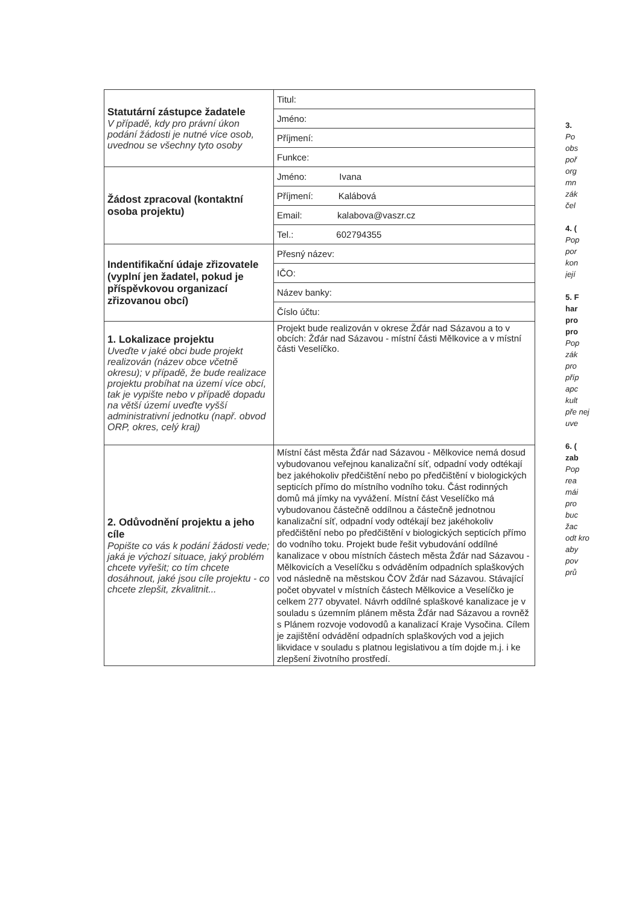| Statutární zástupce žadatele V případě, kdy pro právní úkon podání žádosti je nutné více osob, uvednou se všechny tyto osoby | Titul: |
| | Jméno: |
| | Příjmení: |
| | Funkce: |
| Žádost zpracoval (kontaktní osoba projektu) | Jméno: Ivana |
| | Příjmení: Kalábová |
| | Email: kalabova@vaszr.cz |
| | Tel.: 602794355 |
| Indentifikační údaje zřizovatele (vyplní jen žadatel, pokud je příspěvkovou organizací zřizovanou obcí) | Přesný název: |
| | IČO: |
| | Název banky: |
| | Číslo účtu: |
| 1. Lokalizace projektu Uveďte v jaké obci bude projekt realizován (název obce včetně okresu); v případě, že bude realizace projektu probíhat na území více obcí, tak je vypište nebo v případě dopadu na větší území uveďte vyšší administrativní jednotku (např. obvod ORP, okres, celý kraj) | Projekt bude realizován v okrese Žďár nad Sázavou a to v obcích: Žďár nad Sázavou - místní části Mělkovice a v místní části Veselíčko. |
| 2. Odůvodnění projektu a jeho cíle Popište co vás k podání žádosti vede; jaká je výchozí situace, jaký problém chcete vyřešit; co tím chcete dosáhnout, jaké jsou cíle projektu - co chcete zlepšit, zkvalitnit... | Místní část města Žďár nad Sázavou - Mělkovice nemá dosud vybudovanou veřejnou kanalizační síť, odpadní vody odtékají bez jakéhokoliv předčištění nebo po předčištění v biologických septicích přímo do místního vodního toku. Část rodinných domů má jímky na vyvážení. Místní část Veselíčko má vybudovanou částečně oddílnou a částečně jednotnou kanalizační síť, odpadní vody odtékají bez jakéhokoliv předčištění nebo po předčištění v biologických septicích přímo do vodního toku. Projekt bude řešit vybudování oddílné kanalizace v obou místních částech města Žďár nad Sázavou - Mělkovicích a Veselíčku s odváděním odpadních splaškových vod následně na městskou ČOV Žďár nad Sázavou. Stávající počet obyvatel v místních částech Mělkovice a Veselíčko je celkem 277 obyvatel. Návrh oddílné splaškové kanalizace je v souladu s územním plánem města Žďár nad Sázavou a rovněž s Plánem rozvoje vodovodů a kanalizací Kraje Vysočina. Cílem je zajištění odvádění odpadních splaškových vod a jejich likvidace v souladu s platnou legislativou a tím dojde m.j. i ke zlepšení životního prostředí. |
3.
Po obs poř org mn zák čel
4. (
Pop por kon její
5. F har pro pro
Pop zák pro příp apc kult pře nej uve
6. ( zab
Pop rea mái pro buc žac odt kro aby pov prů